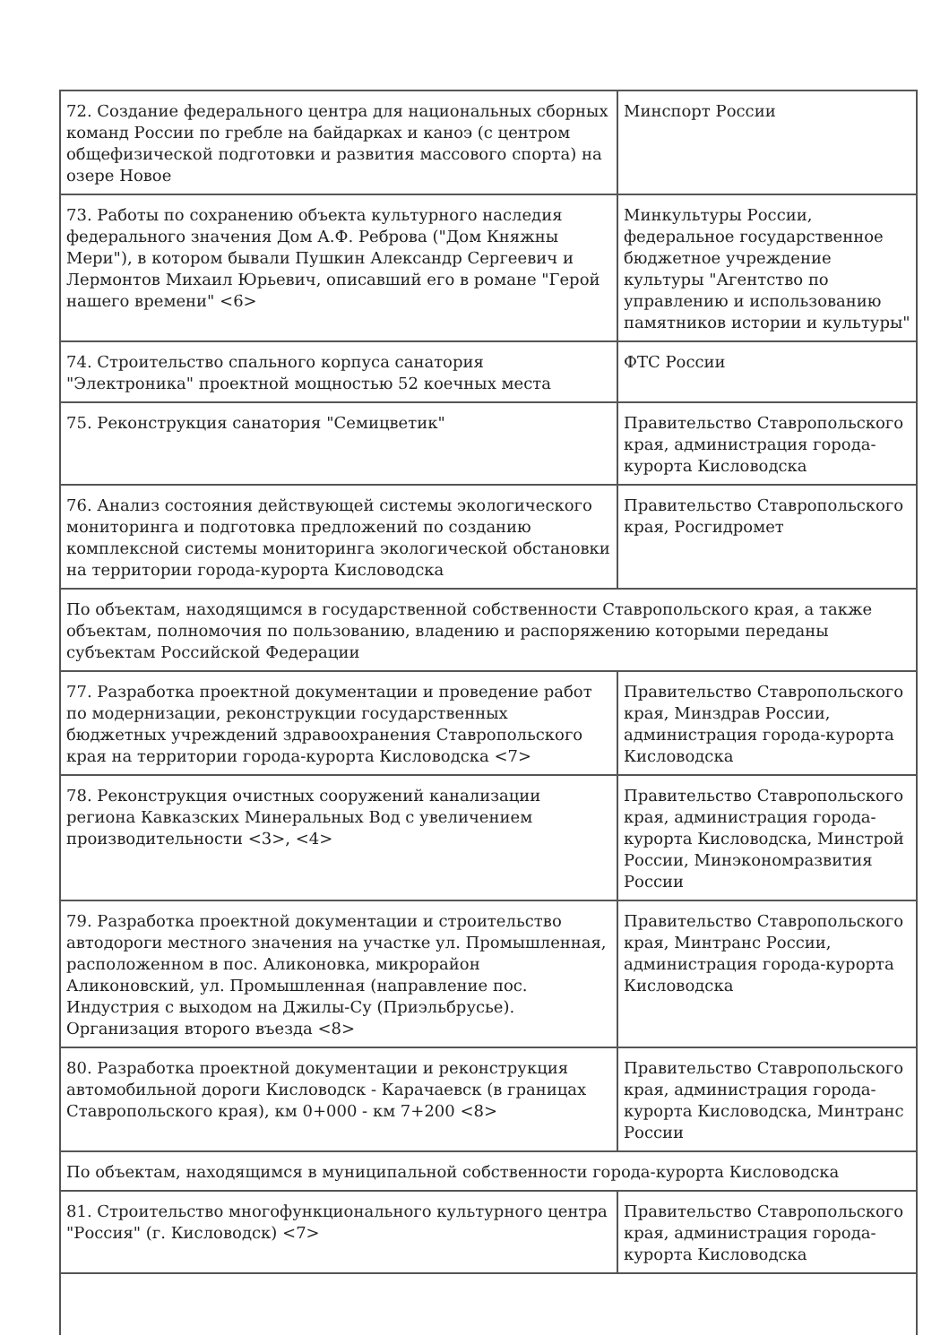| 72. Создание федерального центра для национальных сборных команд России по гребле на байдарках и каноэ (с центром общефизической подготовки и развития массового спорта) на озере Новое | Минспорт России |
| 73. Работы по сохранению объекта культурного наследия федерального значения Дом А.Ф. Реброва ("Дом Княжны Мери"), в котором бывали Пушкин Александр Сергеевич и Лермонтов Михаил Юрьевич, описавший его в романе "Герой нашего времени" <6> | Минкультуры России, федеральное государственное бюджетное учреждение культуры "Агентство по управлению и использованию памятников истории и культуры" |
| 74. Строительство спального корпуса санатория "Электроника" проектной мощностью 52 коечных места | ФТС России |
| 75. Реконструкция санатория "Семицветик" | Правительство Ставропольского края, администрация города-курорта Кисловодска |
| 76. Анализ состояния действующей системы экологического мониторинга и подготовка предложений по созданию комплексной системы мониторинга экологической обстановки на территории города-курорта Кисловодска | Правительство Ставропольского края, Росгидромет |
| По объектам, находящимся в государственной собственности Ставропольского края, а также объектам, полномочия по пользованию, владению и распоряжению которыми переданы субъектам Российской Федерации | |
| 77. Разработка проектной документации и проведение работ по модернизации, реконструкции государственных бюджетных учреждений здравоохранения Ставропольского края на территории города-курорта Кисловодска <7> | Правительство Ставропольского края, Минздрав России, администрация города-курорта Кисловодска |
| 78. Реконструкция очистных сооружений канализации региона Кавказских Минеральных Вод с увеличением производительности <3>, <4> | Правительство Ставропольского края, администрация города-курорта Кисловодска, Минстрой России, Минэкономразвития России |
| 79. Разработка проектной документации и строительство автодороги местного значения на участке ул. Промышленная, расположенном в пос. Аликоновка, микрорайон Аликоновский, ул. Промышленная (направление пос. Индустрия с выходом на Джилы-Су (Приэльбрусье). Организация второго въезда <8> | Правительство Ставропольского края, Минтранс России, администрация города-курорта Кисловодска |
| 80. Разработка проектной документации и реконструкция автомобильной дороги Кисловодск - Карачаевск (в границах Ставропольского края), км 0+000 - км 7+200 <8> | Правительство Ставропольского края, администрация города-курорта Кисловодска, Минтранс России |
| По объектам, находящимся в муниципальной собственности города-курорта Кисловодска | |
| 81. Строительство многофункционального культурного центра "Россия" (г. Кисловодск) <7> | Правительство Ставропольского края, администрация города-курорта Кисловодска |